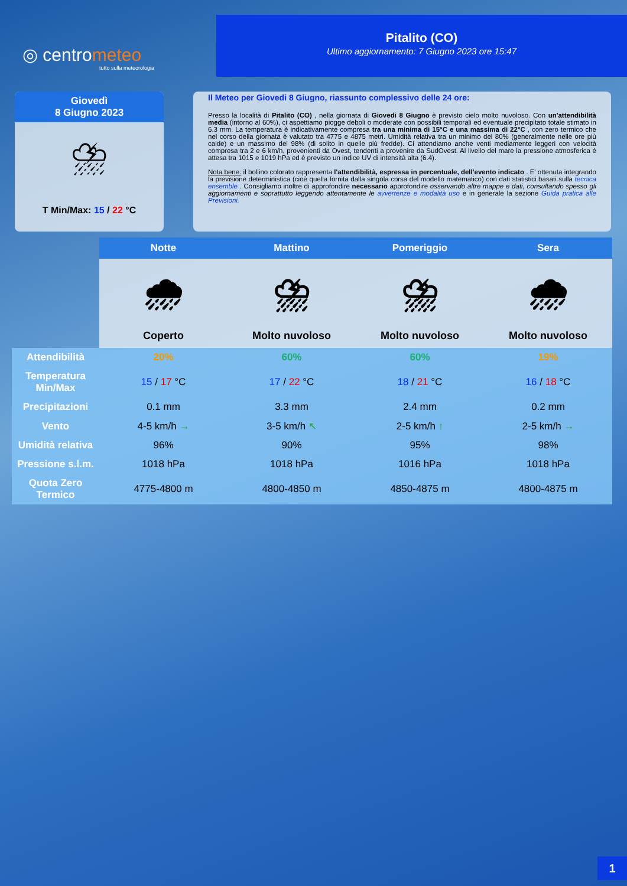◎ centrometeo
tutto sulla meteorologia
Pitalito (CO)
Ultimo aggiornamento: 7 Giugno 2023 ore 15:47
Giovedì
8 Giugno 2023
⛈
T Min/Max: 15 / 22 °C
Il Meteo per Giovedi 8 Giugno, riassunto complessivo delle 24 ore:
Presso la località di Pitalito (CO) , nella giornata di Giovedi 8 Giugno è previsto cielo molto nuvoloso. Con un'attendibilità media (intorno al 60%), ci aspettiamo piogge deboli o moderate con possibili temporali ed eventuale precipitato totale stimato in 6.3 mm. La temperatura è indicativamente compresa tra una minima di 15°C e una massima di 22°C , con zero termico che nel corso della giornata è valutato tra 4775 e 4875 metri. Umidità relativa tra un minimo del 80% (generalmente nelle ore più calde) e un massimo del 98% (di solito in quelle più fredde). Ci attendiamo anche venti mediamente leggeri con velocità compresa tra 2 e 6 km/h, provenienti da Ovest, tendenti a provenire da SudOvest. Al livello del mare la pressione atmosferica è attesa tra 1015 e 1019 hPa ed è previsto un indice UV di intensità alta (6.4).
Nota bene: il bollino colorato rappresenta l'attendibilità, espressa in percentuale, dell'evento indicato . E' ottenuta integrando la previsione deterministica (cioè quella fornita dalla singola corsa del modello matematico) con dati statistici basati sulla tecnica ensemble . Consigliamo inoltre di approfondire necessario approfondire osservando altre mappe e dati, consultando spesso gli aggiornamenti e soprattutto leggendo attentamente le avvertenze e modalità uso e in generale la sezione Guida pratica alle Previsioni.
| | Notte | Mattino | Pomeriggio | Sera |
| --- | --- | --- | --- | --- |
| | 🌧 Coperto | ⛈ Molto nuvoloso | ⛈ Molto nuvoloso | 🌧 Molto nuvoloso |
| Attendibilità | 20% | 60% | 60% | 19% |
| Temperatura Min/Max | 15 / 17 °C | 17 / 22 °C | 18 / 21 °C | 16 / 18 °C |
| Precipitazioni | 0.1 mm | 3.3 mm | 2.4 mm | 0.2 mm |
| Vento | 4-5 km/h → | 3-5 km/h ↖ | 2-5 km/h ↑ | 2-5 km/h → |
| Umidità relativa | 96% | 90% | 95% | 98% |
| Pressione s.l.m. | 1018 hPa | 1018 hPa | 1016 hPa | 1018 hPa |
| Quota Zero Termico | 4775-4800 m | 4800-4850 m | 4850-4875 m | 4800-4875 m |
1